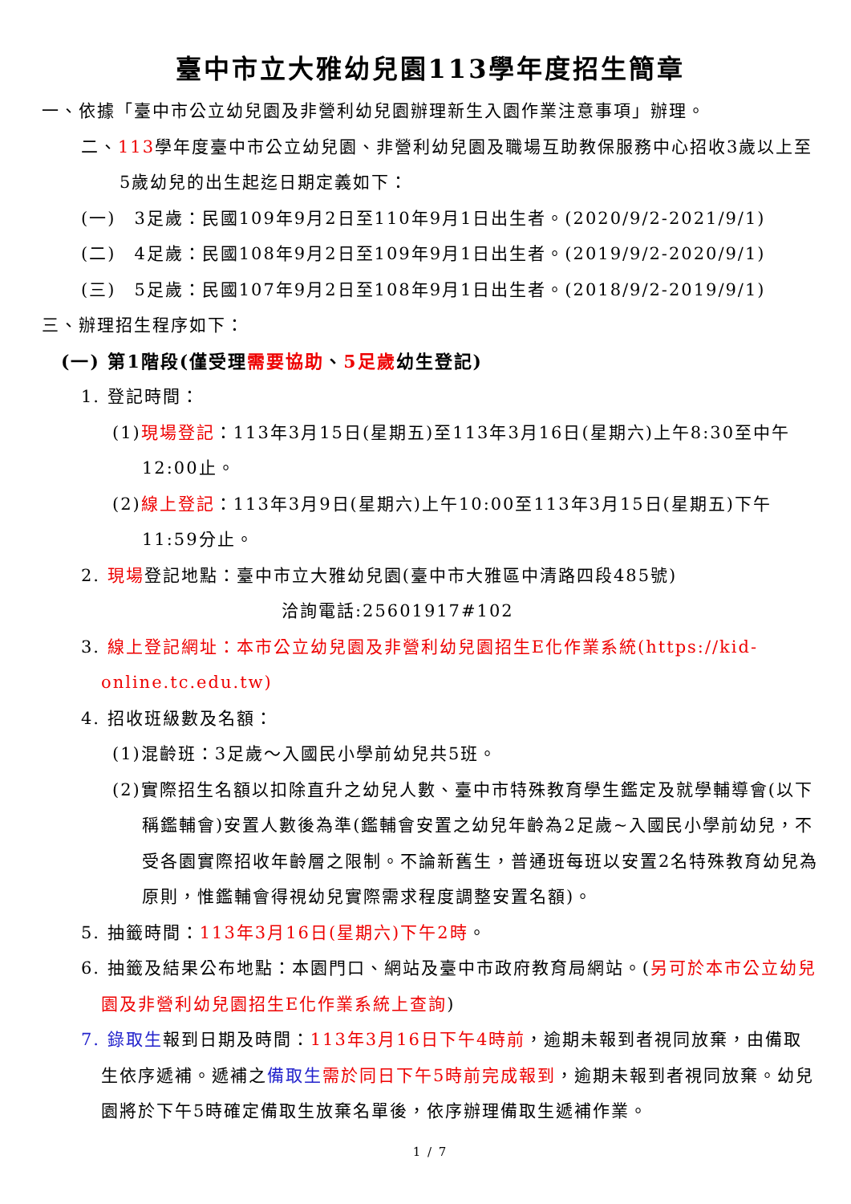臺中市立大雅幼兒園113學年度招生簡章
一、依據「臺中市公立幼兒園及非營利幼兒園辦理新生入園作業注意事項」辦理。
二、113學年度臺中市公立幼兒園、非營利幼兒園及職場互助教保服務中心招收3歲以上至5歲幼兒的出生起迄日期定義如下：
(一)　3足歲：民國109年9月2日至110年9月1日出生者。(2020/9/2-2021/9/1)
(二)　4足歲：民國108年9月2日至109年9月1日出生者。(2019/9/2-2020/9/1)
(三)　5足歲：民國107年9月2日至108年9月1日出生者。(2018/9/2-2019/9/1)
三、辦理招生程序如下：
(一) 第1階段(僅受理需要協助、5足歲幼生登記)
1. 登記時間：
(1)現場登記：113年3月15日(星期五)至113年3月16日(星期六)上午8:30至中午12:00止。
(2)線上登記：113年3月9日(星期六)上午10:00至113年3月15日(星期五)下午11:59分止。
2. 現場登記地點：臺中市立大雅幼兒園(臺中市大雅區中清路四段485號)
洽詢電話:25601917#102
3. 線上登記網址：本市公立幼兒園及非營利幼兒園招生E化作業系統(https://kid-online.tc.edu.tw)
4. 招收班級數及名額：
(1)混齡班：3足歲～入國民小學前幼兒共5班。
(2)實際招生名額以扣除直升之幼兒人數、臺中市特殊教育學生鑑定及就學輔導會(以下稱鑑輔會)安置人數後為準(鑑輔會安置之幼兒年齡為2足歲~入國民小學前幼兒，不受各園實際招收年齡層之限制。不論新舊生，普通班每班以安置2名特殊教育幼兒為原則，惟鑑輔會得視幼兒實際需求程度調整安置名額)。
5. 抽籤時間：113年3月16日(星期六)下午2時。
6. 抽籤及結果公布地點：本園門口、網站及臺中市政府教育局網站。(另可於本市公立幼兒園及非營利幼兒園招生E化作業系統上查詢)
7. 錄取生報到日期及時間：113年3月16日下午4時前，逾期未報到者視同放棄，由備取生依序遞補。遞補之備取生 需於同日下午5時前完成報到，逾期未報到者視同放棄。幼兒園將於下午5時確定備取生放棄名單後，依序辦理備取生遞補作業。
1 / 7